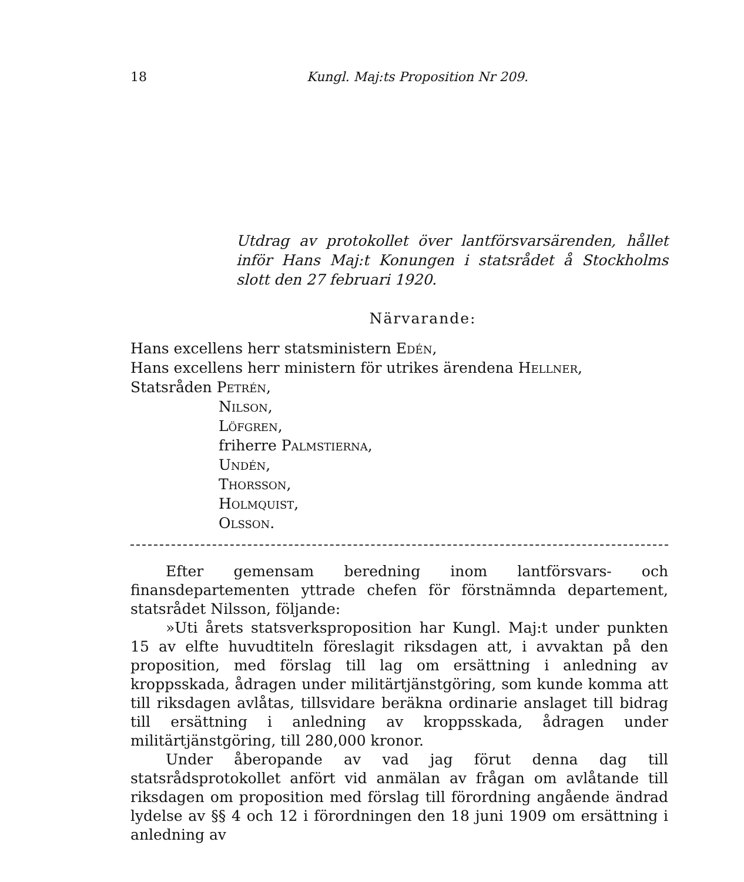18 Kungl. Maj:ts Proposition Nr 209.
Utdrag av protokollet över lantförsvarsärenden, hållet inför Hans Maj:t Konungen i statsrådet å Stockholms slott den 27 februari 1920.
Närvarande:
Hans excellens herr statsministern Edén,
Hans excellens herr ministern för utrikes ärendena Hellner,
Statsråden Petrén,
Nilson,
Löfgren,
friherre Palmstierna,
Undén,
Thorsson,
Holmquist,
Olsson.
Efter gemensam beredning inom lantförsvars- och finansdepartementen yttrade chefen för förstnämnda departement, statsrådet Nilsson, följande:
»Uti årets statsverksproposition har Kungl. Maj:t under punkten 15 av elfte huvudtiteln föreslagit riksdagen att, i avvaktan på den proposition, med förslag till lag om ersättning i anledning av kroppsskada, ådragen under militärtjänstgöring, som kunde komma att till riksdagen avlåtas, tillsvidare beräkna ordinarie anslaget till bidrag till ersättning i anledning av kroppsskada, ådragen under militärtjänstgöring, till 280,000 kronor.
Under åberopande av vad jag förut denna dag till statsrådsprotokollet anfört vid anmälan av frågan om avlåtande till riksdagen om proposition med förslag till förordning angående ändrad lydelse av §§ 4 och 12 i förordningen den 18 juni 1909 om ersättning i anledning av